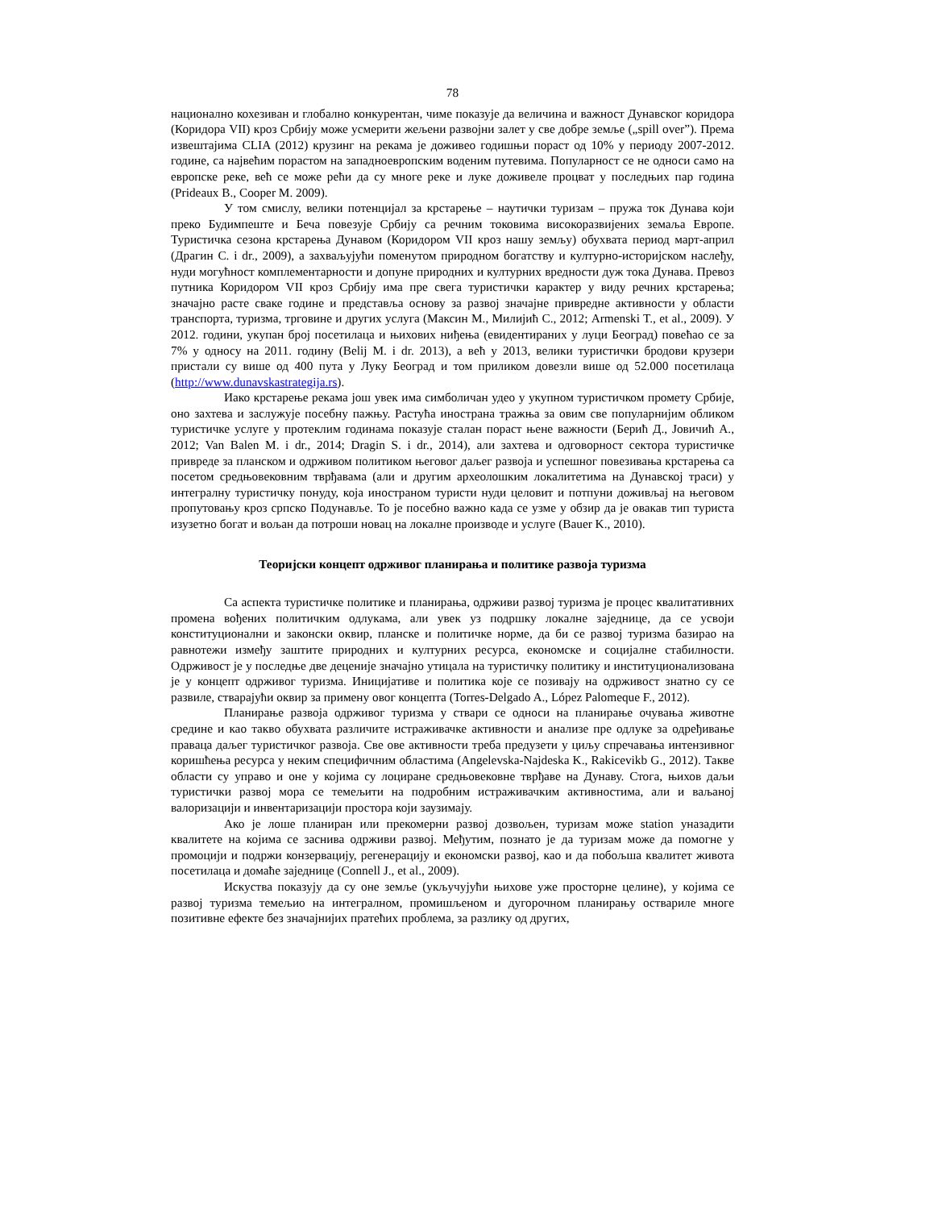78
национално кохезиван и глобално конкурентан, чиме показује да величина и важност Дунавског коридора (Коридора VII) кроз Србију може усмерити жељени развојни залет у све добре земље („spill over”). Према извештајима CLIA (2012) крузинг на рекама је доживео годишњи пораст од 10% у периоду 2007-2012. године, са највећим порастом на западноевропским воденим путевима. Популарност се не односи само на европске реке, већ се може рећи да су многе реке и луке доживеле процват у последњих пар година (Prideaux B., Cooper M. 2009).
У том смислу, велики потенцијал за крстарење – наутички туризам – пружа ток Дунава који преко Будимпеште и Беча повезује Србију са речним токовима високоразвијених земаља Европе. Туристичка сезона крстарења Дунавом (Коридором VII кроз нашу земљу) обухвата период март-април (Драгин С. i dr., 2009), а захваљујући поменутом природном богатству и културно-историјском наслеђу, нуди могућност комплементарности и допуне природних и културних вредности дуж тока Дунава. Превоз путника Коридором VII кроз Србију има пре свега туристички карактер у виду речних крстарења; значајно расте сваке године и представља основу за развој значајне привредне активности у области транспорта, туризма, трговине и других услуга (Максин М., Милијић С., 2012; Armenski T., et al., 2009). У 2012. години, укупан број посетилаца и њихових ниђења (евидентираних у луци Београд) повећао се за 7% у односу на 2011. годину (Belij M. i dr. 2013), а већ у 2013, велики туристички бродови крузери пристали су више од 400 пута у Луку Београд и том приликом довезли више од 52.000 посетилаца (http://www.dunavskastrategija.rs).
Иако крстарење рекама још увек има симболичан удео у укупном туристичком промету Србије, оно захтева и заслужује посебну пажњу. Растућа инострана тражња за овим све популарнијим обликом туристичке услуге у протеклим годинама показује сталан пораст њене важности (Берић Д., Jовичић А., 2012; Van Balen M. i dr., 2014; Dragin S. i dr., 2014), али захтева и одговорност сектора туристичке привреде за планском и одрживом политиком његовог даљег развоја и успешног повезивања крстарења са посетом средњовековним тврђавама (али и другим археолошким локалитетима на Дунавској траси) у интегралну туристичку понуду, која иностраном туристи нуди целовит и потпуни доживљај на његовом пропутовању кроз српско Подунавље. То је посебно важно када се узме у обзир да је овакав тип туриста изузетно богат и вољан да потроши новац на локалне производе и услуге (Bauer K., 2010).
Теоријски концепт одрживог планирања и политике развоја туризма
Са аспекта туристичке политике и планирања, одрживи развој туризма је процес квалитативних промена вођених политичким одлукама, али увек уз подршку локалне заједнице, да се усвоји конституционални и законски оквир, планске и политичке норме, да би се развој туризма базирао на равнотежи између заштите природних и културних ресурса, економске и социјалне стабилности. Одрживост је у последње две деценије значајно утицала на туристичку политику и институционализована је у концепт одрживог туризма. Иницијативе и политика које се позивају на одрживост знатно су се развиле, стварајући оквир за примену овог концепта (Torres-Delgado A., López Palomeque F., 2012).
Планирање развоја одрживог туризма у ствари се односи на планирање очувања животне средине и као такво обухвата различите истраживачке активности и анализе пре одлуке за одређивање праваца даљег туристичког развоја. Све ове активности треба предузети у циљу спречавања интензивног коришћења ресурса у неким специфичним областима (Angelevska-Najdeska K., Rakicevikb G., 2012). Такве области су управо и оне у којима су лоциране средњовековне тврђаве на Дунаву. Стога, њихов даљи туристички развој мора се темељити на подробним истраживачким активностима, али и ваљаној валоризацији и инвентаризацији простора који заузимају.
Ако је лоше планиран или прекомерни развој дозвољен, туризам може station уназадити квалитете на којима се заснива одрживи развој. Међутим, познато је да туризам може да помогне у промоцији и подржи конзервацију, регенерацију и економски развој, као и да побољша квалитет живота посетилаца и домаће заједнице (Connell J., et al., 2009).
Искуства показују да су оне земље (укључујући њихове уже просторне целине), у којима се развој туризма темељио на интегралном, промишљеном и дугорочном планирању оствариле многе позитивне ефекте без значајнијих пратећих проблема, за разлику од других,